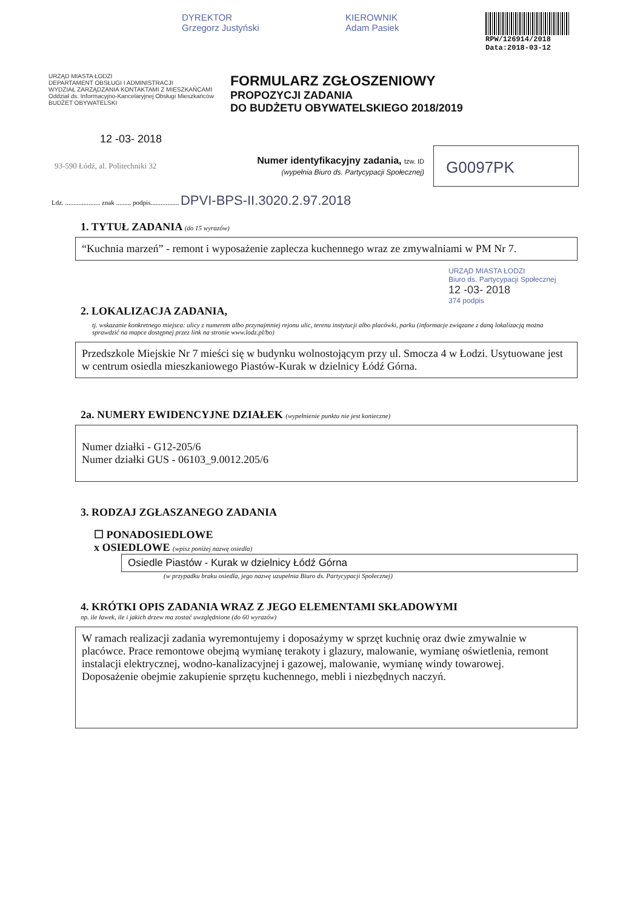DYREKTOR
Grzegorz Justyński
KIEROWNIK
Adam Pasiek
RPW/126914/2018
Data:2018-03-12
URZĄD MIASTA ŁODZI
DEPARTAMENT OBSŁUGI I ADMINISTRACJI
WYDZIAŁ ZARZĄDZANIA KONTAKTAMI Z MIESZKAŃCAMI
Oddział ds. Informacyjno-Kancelaryjnej Obsługi Mieszkańców
BUDŻET OBYWATELSKI
FORMULARZ ZGŁOSZENIOWY
PROPOZYCJI ZADANIA
DO BUDŻETU OBYWATELSKIEGO 2018/2019
12 -03- 2018
93-590 Łódź, al. Politechniki 32
Numer identyfikacyjny zadania, tzw. ID
(wypełnia Biuro ds. Partycypacji Społecznej)
G0097PK
Ldz. ..................... znak ......... podpis................. DPVI-BPS-II.3020.2.97.2018
1. TYTUŁ ZADANIA (do 15 wyrazów)
“Kuchnia marzeń” - remont i wyposażenie zaplecza kuchennego wraz ze zmywalniami w PM Nr 7.
URZĄD MIASTA ŁODZI
Biuro ds. Partycypacji Społecznej
12 -03- 2018
374 podpis
2. LOKALIZACJA ZADANIA,
tj. wskazanie konkretnego miejsca: ulicy z numerem albo przynajmniej rejonu ulic, terenu instytucji albo placówki, parku (informacje związane z daną lokalizacją można sprawdzić na mapce dostępnej przez link na stronie www.lodz.pl/bo)
Przedszkole Miejskie Nr 7 mieści się w budynku wolnostojącym przy ul. Smocza 4 w Łodzi. Usytuowane jest w centrum osiedla mieszkaniowego Piastów-Kurak w dzielnicy Łódź Górna.
2a. NUMERY EWIDENCYJNE DZIAŁEK (wypełnienie punktu nie jest konieczne)
Numer działki - G12-205/6
Numer działki GUS - 06103_9.0012.205/6
3. RODZAJ ZGŁASZANEGO ZADANIA
☐ PONADOSIEDLOWE
x OSIEDLOWE (wpisz poniżej nazwę osiedla)
Osiedle Piastów - Kurak w dzielnicy Łódź Górna
(w przypadku braku osiedla, jego nazwę uzupełnia Biuro ds. Partycypacji Społecznej)
4. KRÓTKI OPIS ZADANIA WRAZ Z JEGO ELEMENTAMI SKŁADOWYMI
np. ile ławek, ile i jakich drzew ma zostać uwzględnione (do 60 wyrazów)
W ramach realizacji zadania wyremontujemy i doposażymy w sprzęt kuchnię oraz dwie zmywalnie w placówce. Prace remontowe obejmą wymianę terakoty i glazury, malowanie, wymianę oświetlenia, remont instalacji elektrycznej, wodno-kanalizacyjnej i gazowej, malowanie, wymianę windy towarowej.
Doposażenie obejmie zakupienie sprzętu kuchennego, mebli i niezbędnych naczyń.